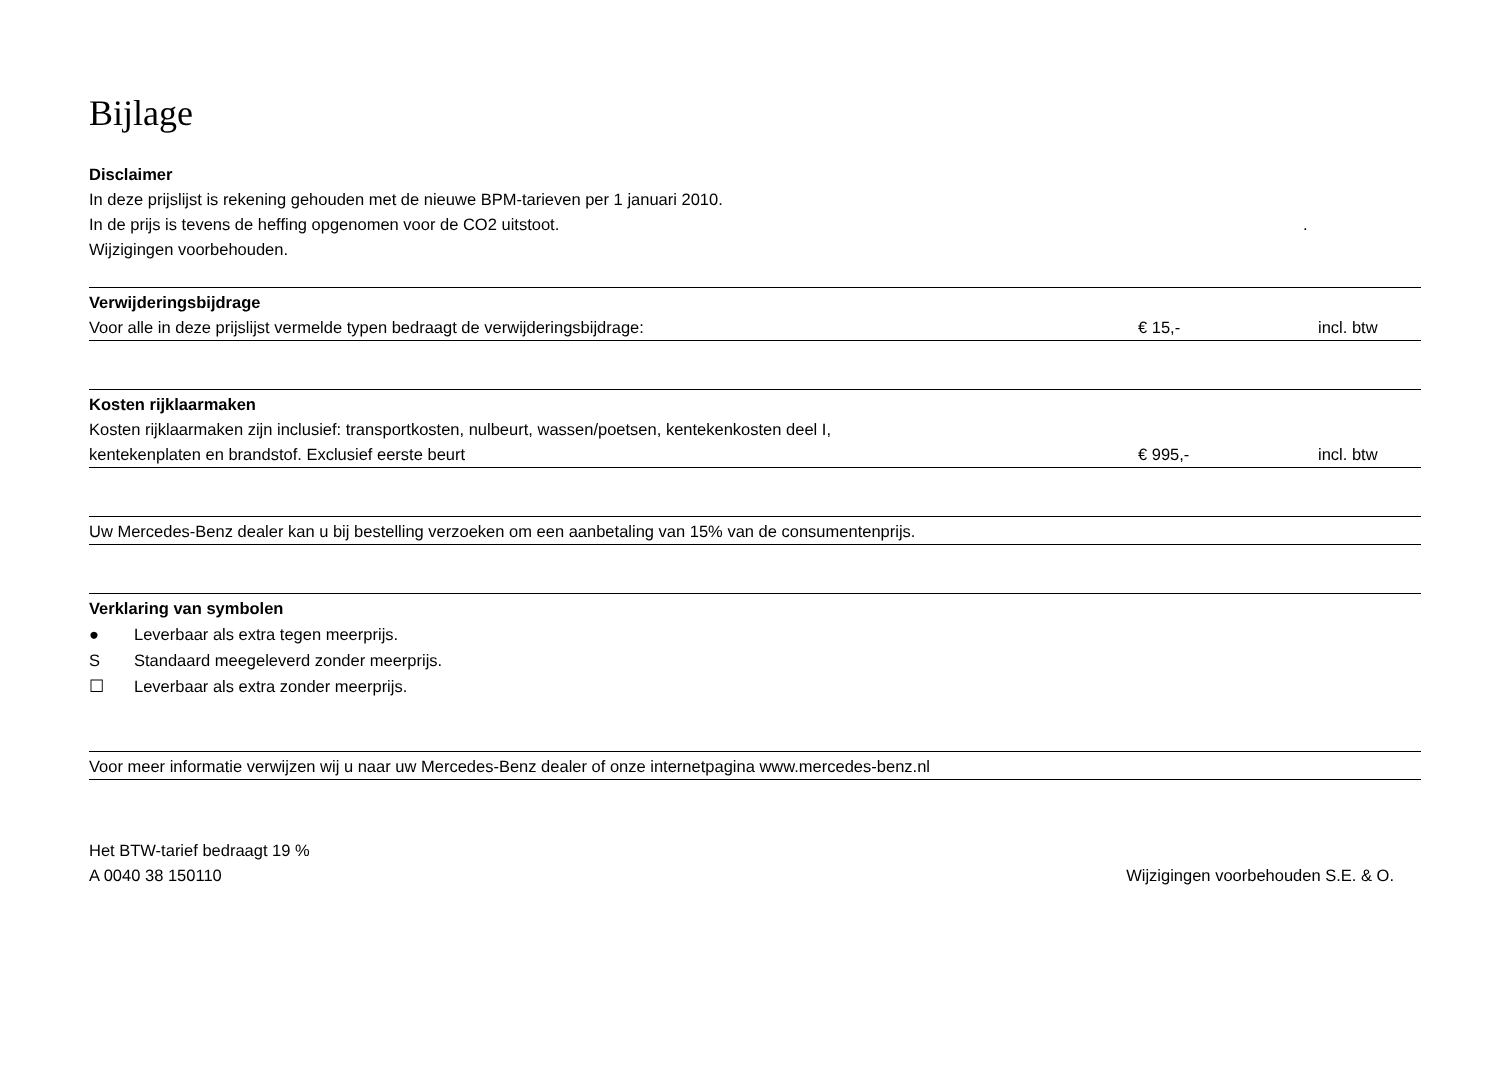Bijlage
Disclaimer
In deze prijslijst is rekening gehouden met de nieuwe BPM-tarieven per 1 januari 2010.
In de prijs is tevens de heffing opgenomen voor de CO2 uitstoot..
Wijzigingen voorbehouden.
Verwijderingsbijdrage
Voor alle in deze prijslijst vermelde typen bedraagt de verwijderingsbijdrage: € 15,- incl. btw
Kosten rijklaarmaken
Kosten rijklaarmaken zijn inclusief: transportkosten, nulbeurt, wassen/poetsen, kentekenkosten deel I,
kentekenplaten en brandstof. Exclusief eerste beurt € 995,- incl. btw
Uw Mercedes-Benz dealer kan u bij bestelling verzoeken om een aanbetaling van 15% van de consumentenprijs.
Verklaring van symbolen
● Leverbaar als extra tegen meerprijs.
S Standaard meegeleverd zonder meerprijs.
☐ Leverbaar als extra zonder meerprijs.
Voor meer informatie verwijzen wij u naar uw Mercedes-Benz dealer of onze internetpagina www.mercedes-benz.nl
Het BTW-tarief bedraagt 19 %
A 0040 38 150110 Wijzigingen voorbehouden S.E. & O.